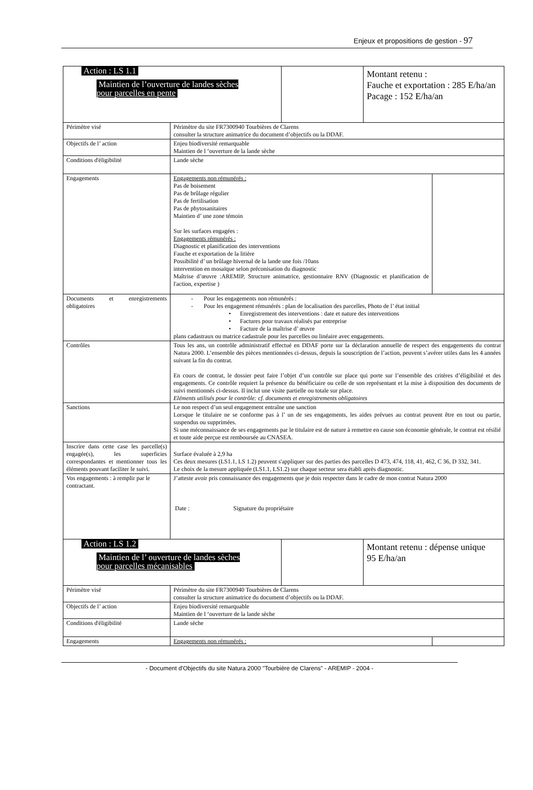Enjeux et propositions de gestion - 97
| Action : LS 1.1 Maintien de l’ouverture de landes sèches pour parcelles en pente | | | Montant retenu : Fauche et exportation : 285 E/ha/an Pacage : 152 E/ha/an | |
| Périmètre visé | Périmètre du site FR7300940 Tourbières de Clarens consulter la structure animatrice du document d’objectifs ou la DDAF. | | | |
| Objectifs de l’ action | Enjeu biodiversité remarquable Maintien de l ‘ouverture de la lande sèche | | | |
| Conditions d'éligibilité | Lande sèche | | | |
| Engagements | Engagements non rémunérés : Pas de boisement Pas de brûlage régulier Pas de fertilisation Pas de phytosanitaires Maintien d’ une zone témoin Sur les surfaces engagées : Engagements rémunérés : Diagnostic et planification des interventions Fauche et exportation de la litière Possibilité d’ un brûlage hivernal de la lande une fois /10ans intervention en mosaïque selon préconisation du diagnostic Maîtrise d’œuvre :AREMIP, Structure animatrice, gestionnaire RNV (Diagnostic et planification de l'action, expertise ) | | | |
| Documents et enregistrements obligatoires | - Pour les engagements non rémunérés : - Pour les engagement rémunérés : plan de localisation des parcelles, Photo de l’ état initial • Enregistrement des interventions : date et nature des interventions • Factures pour travaux réalisés par entreprise • Facture de la maîtrise d’ œuvre plans cadastraux ou matrice cadastrale pour les parcelles ou linéaire avec engagements. | | | |
| Contrôles | Tous les ans, un contrôle administratif effectué en DDAF porte sur la déclaration annuelle de respect des engagements du contrat Natura 2000. L’ensemble des pièces mentionnées ci-dessus, depuis la souscription de l’action, peuvent s’avérer utiles dans les 4 années suivant la fin du contrat. En cours de contrat, le dossier peut faire l’objet d’un contrôle sur place qui porte sur l’ensemble des critères d’éligibilité et des engagements. Ce contrôle requiert la présence du bénéficiaire ou celle de son représentant et la mise à disposition des documents de suivi mentionnés ci-dessus. Il inclut une visite partielle ou totale sur place. Eléments utilisés pour le contrôle: cf. documents et enregistrements obligatoires | | | |
| Sanctions | Le non respect d’un seul engagement entraîne une sanction Lorsque le titulaire ne se conforme pas à l’ un de ses engagements, les aides prévues au contrat peuvent être en tout ou partie, suspendus ou supprimées. Si une méconnaissance de ses engagements par le titulaire est de nature à remettre en cause son économie générale, le contrat est résilié et toute aide perçue est remboursée au CNASEA. | | | |
| Inscrire dans cette case les parcelle(s) engagée(s), les superficies correspondantes et mentionner tous les éléments pouvant faciliter le suivi. | Surface évaluée à 2,9 ha Ces deux mesures (LS1.1, LS 1.2) peuvent s'appliquer sur des parties des parcelles D 473, 474, 118, 41, 462, C 36, D 332, 341. Le choix de la mesure appliquée (LS1.1, LS1.2) sur chaque secteur sera établi après diagnostic. | | | |
| Vos engagements : à remplir par le contractant. | J’atteste avoir pris connaissance des engagements que je dois respecter dans le cadre de mon contrat Natura 2000 Date : Signature du propriétaire | | | |
| Action : LS 1.2 Maintien de l’ ouverture de landes sèches pour parcelles mécanisables | | | Montant retenu : dépense unique 95 E/ha/an | |
| Périmètre visé | Périmètre du site FR7300940 Tourbières de Clarens consulter la structure animatrice du document d’objectifs ou la DDAF. | | | |
| Objectifs de l’ action | Enjeu biodiversité remarquable Maintien de l ‘ouverture de la lande sèche | | | |
| Conditions d'éligibilité | Lande sèche | | | |
| Engagements | Engagements non rémunérés : | | | |
- Document d'Objectifs du site Natura 2000 "Tourbière de Clarens" - AREMIP - 2004 -